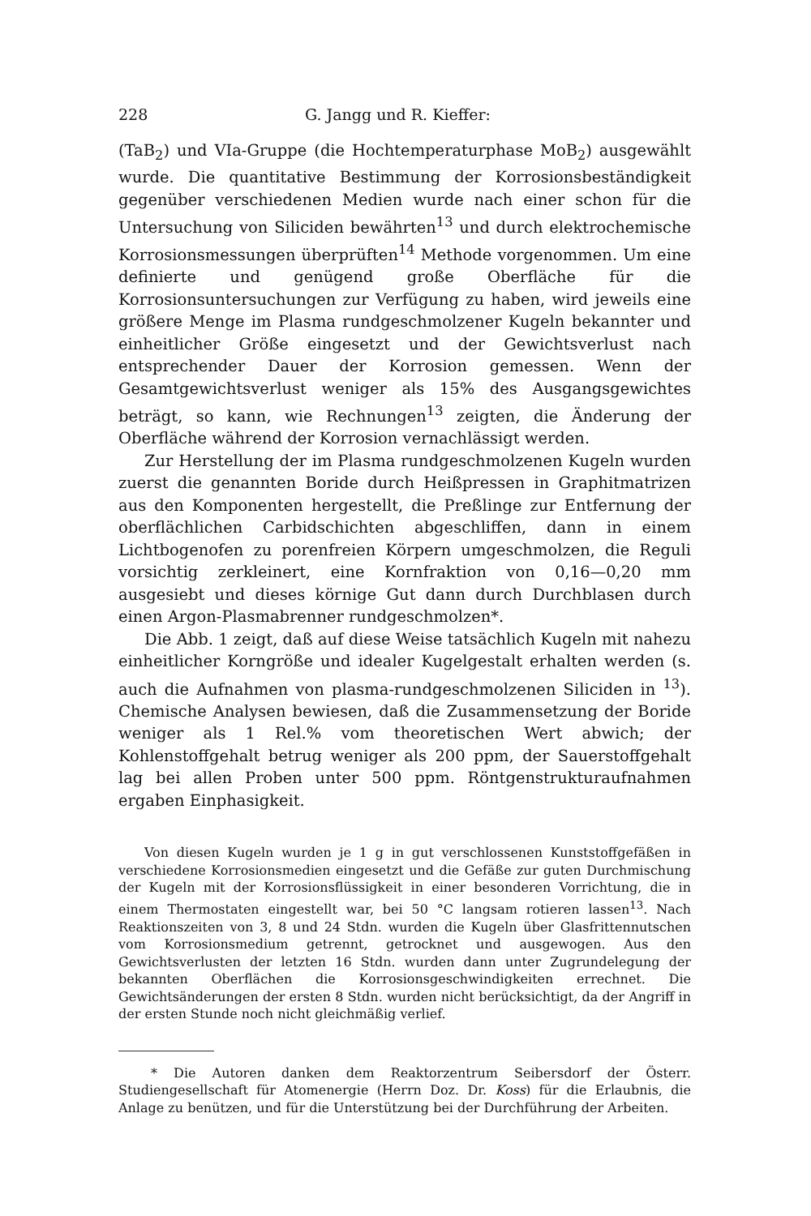228 G. Jangg und R. Kieffer:
(TaB<sub>2</sub>) und VIa-Gruppe (die Hochtemperaturphase MoB<sub>2</sub>) ausgewählt wurde. Die quantitative Bestimmung der Korrosionsbeständigkeit gegenüber verschiedenen Medien wurde nach einer schon für die Untersuchung von Siliciden bewährten<sup>13</sup> und durch elektrochemische Korrosionsmessungen überprüften<sup>14</sup> Methode vorgenommen. Um eine definierte und genügend große Oberfläche für die Korrosionsuntersuchungen zur Verfügung zu haben, wird jeweils eine größere Menge im Plasma rundgeschmolzener Kugeln bekannter und einheitlicher Größe eingesetzt und der Gewichtsverlust nach entsprechender Dauer der Korrosion gemessen. Wenn der Gesamtgewichtsverlust weniger als 15% des Ausgangsgewichtes beträgt, so kann, wie Rechnungen<sup>13</sup> zeigten, die Änderung der Oberfläche während der Korrosion vernachlässigt werden.
Zur Herstellung der im Plasma rundgeschmolzenen Kugeln wurden zuerst die genannten Boride durch Heißpressen in Graphitmatrizen aus den Komponenten hergestellt, die Preßlinge zur Entfernung der oberflächlichen Carbidschichten abgeschliffen, dann in einem Lichtbogenofen zu porenfreien Körpern umgeschmolzen, die Reguli vorsichtig zerkleinert, eine Kornfraktion von 0,16—0,20 mm ausgesiebt und dieses körnige Gut dann durch Durchblasen durch einen Argon-Plasmabrenner rundgeschmolzen*.
Die Abb. 1 zeigt, daß auf diese Weise tatsächlich Kugeln mit nahezu einheitlicher Korngröße und idealer Kugelgestalt erhalten werden (s. auch die Aufnahmen von plasma-rundgeschmolzenen Siliciden in <sup>13</sup>). Chemische Analysen bewiesen, daß die Zusammensetzung der Boride weniger als 1 Rel.% vom theoretischen Wert abwich; der Kohlenstoffgehalt betrug weniger als 200 ppm, der Sauerstoffgehalt lag bei allen Proben unter 500 ppm. Röntgenstrukturaufnahmen ergaben Einphasigkeit.
Von diesen Kugeln wurden je 1 g in gut verschlossenen Kunststoffgefäßen in verschiedene Korrosionsmedien eingesetzt und die Gefäße zur guten Durchmischung der Kugeln mit der Korrosionsflüssigkeit in einer besonderen Vorrichtung, die in einem Thermostaten eingestellt war, bei 50 °C langsam rotieren lassen<sup>13</sup>. Nach Reaktionszeiten von 3, 8 und 24 Stdn. wurden die Kugeln über Glasfrittennutschen vom Korrosionsmedium getrennt, getrocknet und ausgewogen. Aus den Gewichtsverlusten der letzten 16 Stdn. wurden dann unter Zugrundelegung der bekannten Oberflächen die Korrosionsgeschwindigkeiten errechnet. Die Gewichtsänderungen der ersten 8 Stdn. wurden nicht berücksichtigt, da der Angriff in der ersten Stunde noch nicht gleichmäßig verlief.
* Die Autoren danken dem Reaktorzentrum Seibersdorf der Österr. Studiengesellschaft für Atomenergie (Herrn Doz. Dr. Koss) für die Erlaubnis, die Anlage zu benützen, und für die Unterstützung bei der Durchführung der Arbeiten.